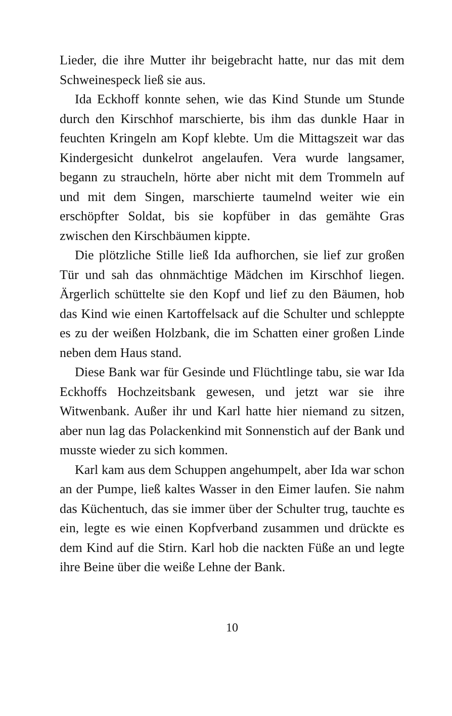Lieder, die ihre Mutter ihr beigebracht hatte, nur das mit dem Schweinespeck ließ sie aus.
Ida Eckhoff konnte sehen, wie das Kind Stunde um Stunde durch den Kirschhof marschierte, bis ihm das dunkle Haar in feuchten Kringeln am Kopf klebte. Um die Mittagszeit war das Kindergesicht dunkelrot angelaufen. Vera wurde langsamer, begann zu straucheln, hörte aber nicht mit dem Trommeln auf und mit dem Singen, marschierte taumelnd weiter wie ein erschöpfter Soldat, bis sie kopfüber in das gemähte Gras zwischen den Kirschbäumen kippte.
Die plötzliche Stille ließ Ida aufhorchen, sie lief zur großen Tür und sah das ohnmächtige Mädchen im Kirschhof liegen. Ärgerlich schüttelte sie den Kopf und lief zu den Bäumen, hob das Kind wie einen Kartoffelsack auf die Schulter und schleppte es zu der weißen Holzbank, die im Schatten einer großen Linde neben dem Haus stand.
Diese Bank war für Gesinde und Flüchtlinge tabu, sie war Ida Eckhoffs Hochzeitsbank gewesen, und jetzt war sie ihre Witwenbank. Außer ihr und Karl hatte hier niemand zu sitzen, aber nun lag das Polackenkind mit Sonnenstich auf der Bank und musste wieder zu sich kommen.
Karl kam aus dem Schuppen angehumpelt, aber Ida war schon an der Pumpe, ließ kaltes Wasser in den Eimer laufen. Sie nahm das Küchentuch, das sie immer über der Schulter trug, tauchte es ein, legte es wie einen Kopfverband zusammen und drückte es dem Kind auf die Stirn. Karl hob die nackten Füße an und legte ihre Beine über die weiße Lehne der Bank.
10